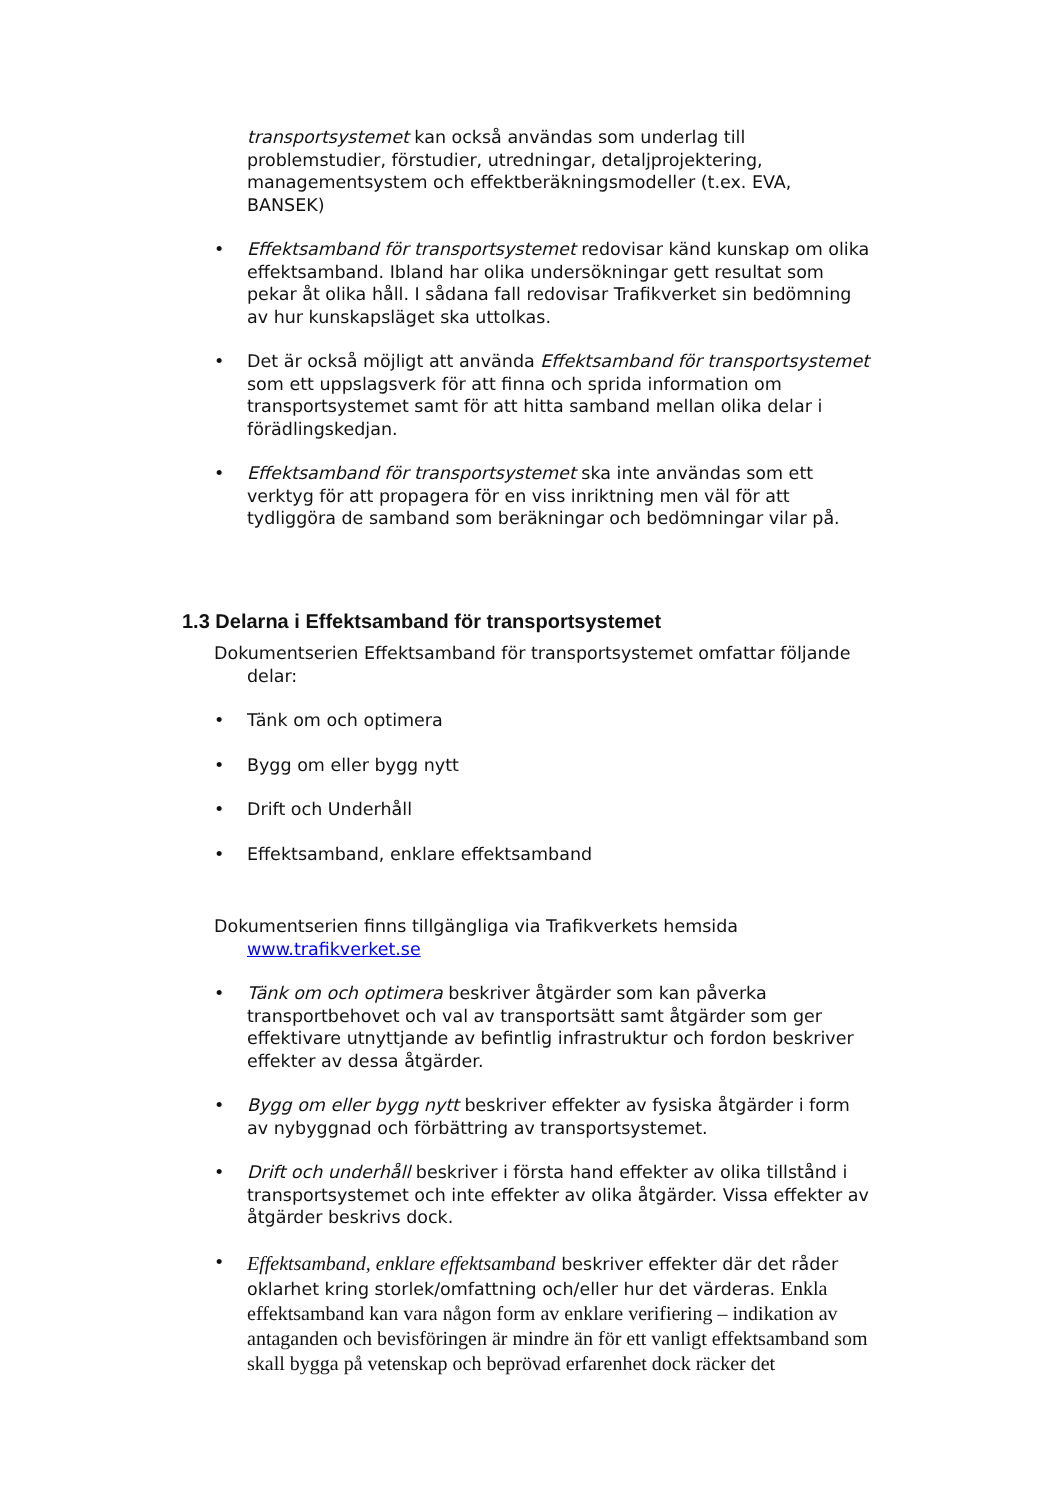transportsystemet kan också användas som underlag till problemstudier, förstudier, utredningar, detaljprojektering, managementsystem och effektberäkningsmodeller (t.ex. EVA, BANSEK)
• Effektsamband för transportsystemet redovisar känd kunskap om olika effektsamband. Ibland har olika undersökningar gett resultat som pekar åt olika håll. I sådana fall redovisar Trafikverket sin bedömning av hur kunskapsläget ska uttolkas.
• Det är också möjligt att använda Effektsamband för transportsystemet som ett uppslagsverk för att finna och sprida information om transportsystemet samt för att hitta samband mellan olika delar i förädlingskedjan.
• Effektsamband för transportsystemet ska inte användas som ett verktyg för att propagera för en viss inriktning men väl för att tydliggöra de samband som beräkningar och bedömningar vilar på.
1.3 Delarna i Effektsamband för transportsystemet
Dokumentserien Effektsamband för transportsystemet omfattar följande delar:
• Tänk om och optimera
• Bygg om eller bygg nytt
• Drift och Underhåll
• Effektsamband, enklare effektsamband
Dokumentserien finns tillgängliga via Trafikverkets hemsida www.trafikverket.se
• Tänk om och optimera beskriver åtgärder som kan påverka transportbehovet och val av transportsätt samt åtgärder som ger effektivare utnyttjande av befintlig infrastruktur och fordon beskriver effekter av dessa åtgärder.
• Bygg om eller bygg nytt beskriver effekter av fysiska åtgärder i form av nybyggnad och förbättring av transportsystemet.
• Drift och underhåll beskriver i första hand effekter av olika tillstånd i transportsystemet och inte effekter av olika åtgärder. Vissa effekter av åtgärder beskrivs dock.
•
Effektsamband, enklare effektsamband beskriver effekter där det råder oklarhet kring storlek/omfattning och/eller hur det värderas. Enkla effektsamband kan vara någon form av enklare verifiering – indikation av antaganden och bevisföringen är mindre än för ett vanligt effektsamband som skall bygga på vetenskap och beprövad erfarenhet dock räcker det